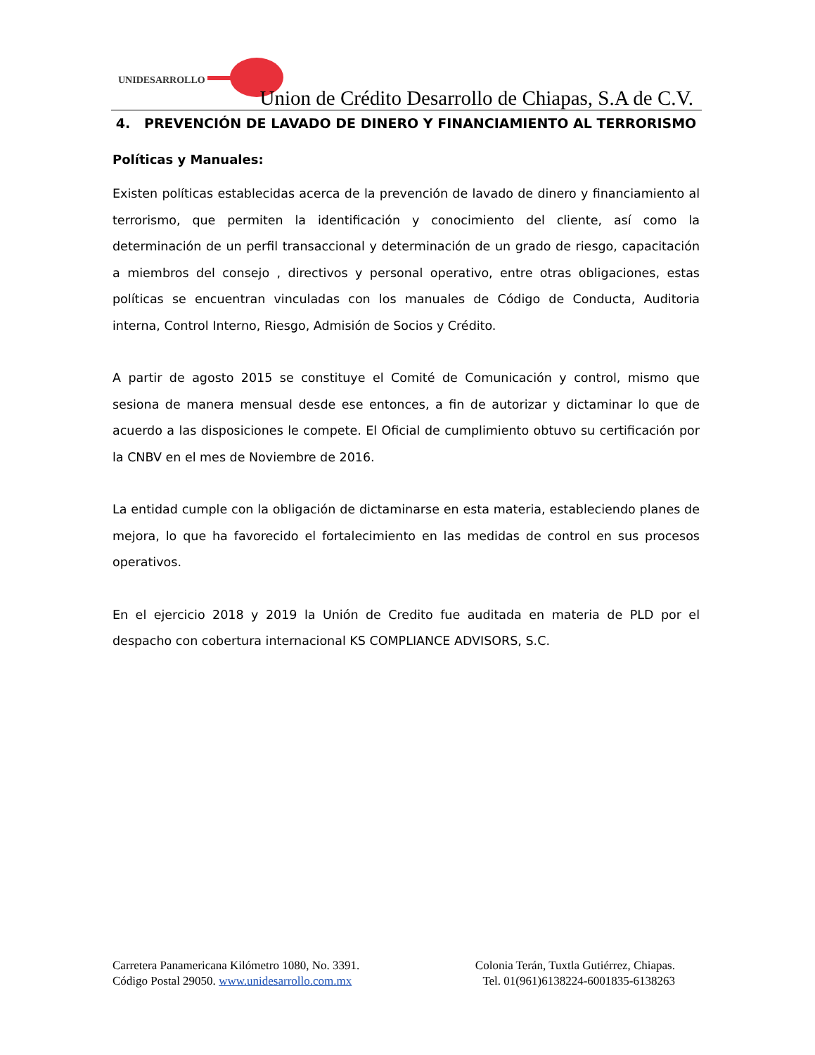UNIDESARROLLO
Union de Crédito Desarrollo de Chiapas, S.A de C.V.
4. PREVENCIÓN DE LAVADO DE DINERO Y FINANCIAMIENTO AL TERRORISMO
Políticas y Manuales:
Existen políticas establecidas acerca de la prevención de lavado de dinero y financiamiento al terrorismo, que permiten la identificación y conocimiento del cliente, así como la determinación de un perfil transaccional y determinación de un grado de riesgo, capacitación a miembros del consejo , directivos y personal operativo, entre otras obligaciones, estas políticas se encuentran vinculadas con los manuales de Código de Conducta, Auditoria interna, Control Interno, Riesgo, Admisión de Socios y Crédito.
A partir de agosto 2015 se constituye el Comité de Comunicación y control, mismo que sesiona de manera mensual desde ese entonces, a fin de autorizar y dictaminar lo que de acuerdo a las disposiciones le compete. El Oficial de cumplimiento obtuvo su certificación por la CNBV en el mes de Noviembre de 2016.
La entidad cumple con la obligación de dictaminarse en esta materia, estableciendo planes de mejora, lo que ha favorecido el fortalecimiento en las medidas de control en sus procesos operativos.
En el ejercicio 2018 y 2019 la Unión de Credito fue auditada en materia de PLD por el despacho con cobertura internacional KS COMPLIANCE ADVISORS, S.C.
Carretera Panamericana Kilómetro 1080, No. 3391. Colonia Terán, Tuxtla Gutiérrez, Chiapas.
Código Postal 29050. www.unidesarrollo.com.mx Tel. 01(961)6138224-6001835-6138263